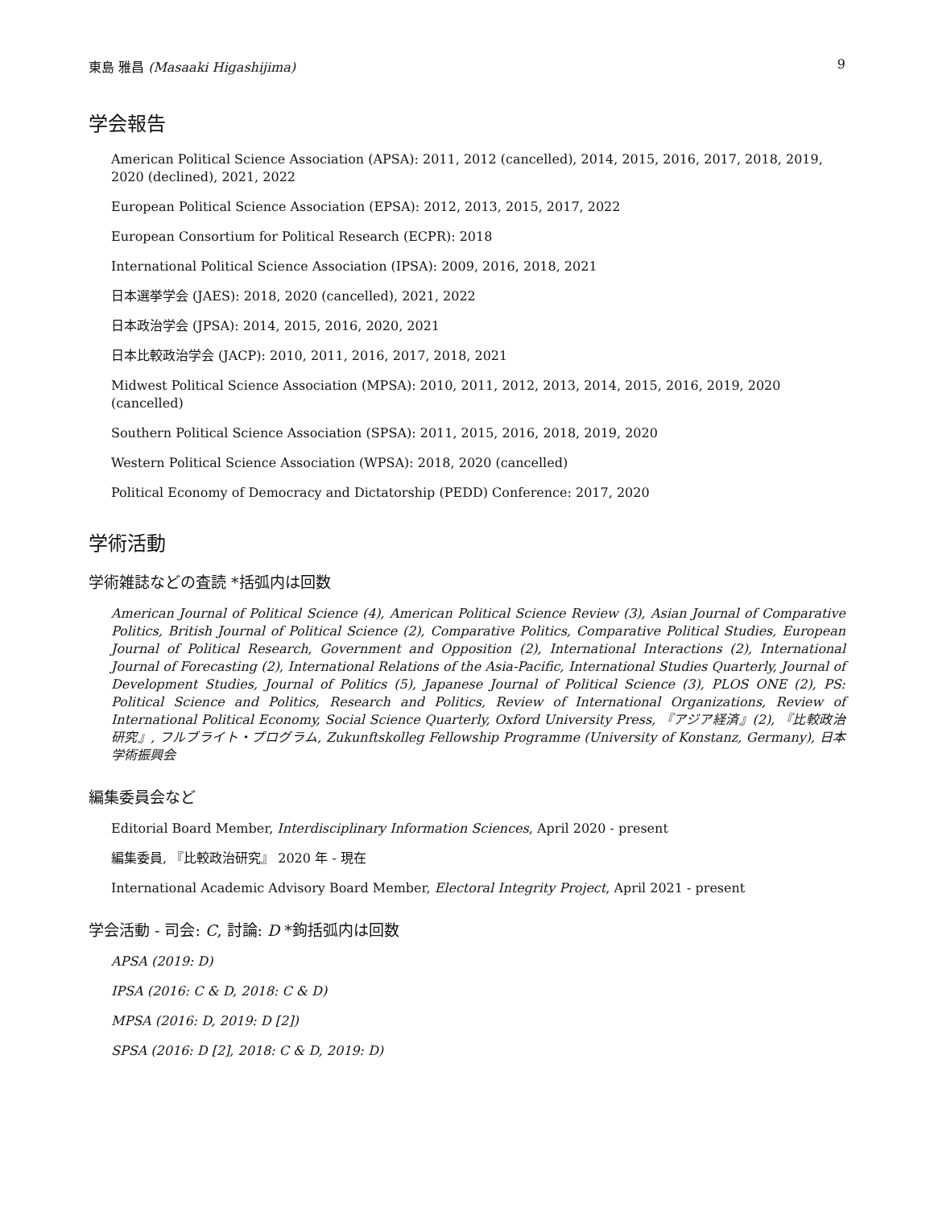東島 雅昌 (Masaaki Higashijima) 9
学会報告
American Political Science Association (APSA): 2011, 2012 (cancelled), 2014, 2015, 2016, 2017, 2018, 2019, 2020 (declined), 2021, 2022
European Political Science Association (EPSA): 2012, 2013, 2015, 2017, 2022
European Consortium for Political Research (ECPR): 2018
International Political Science Association (IPSA): 2009, 2016, 2018, 2021
日本選挙学会 (JAES): 2018, 2020 (cancelled), 2021, 2022
日本政治学会 (JPSA): 2014, 2015, 2016, 2020, 2021
日本比較政治学会 (JACP): 2010, 2011, 2016, 2017, 2018, 2021
Midwest Political Science Association (MPSA): 2010, 2011, 2012, 2013, 2014, 2015, 2016, 2019, 2020 (cancelled)
Southern Political Science Association (SPSA): 2011, 2015, 2016, 2018, 2019, 2020
Western Political Science Association (WPSA): 2018, 2020 (cancelled)
Political Economy of Democracy and Dictatorship (PEDD) Conference: 2017, 2020
学術活動
学術雑誌などの査読 *括弧内は回数
American Journal of Political Science (4), American Political Science Review (3), Asian Journal of Comparative Politics, British Journal of Political Science (2), Comparative Politics, Comparative Political Studies, European Journal of Political Research, Government and Opposition (2), International Interactions (2), International Journal of Forecasting (2), International Relations of the Asia-Pacific, International Studies Quarterly, Journal of Development Studies, Journal of Politics (5), Japanese Journal of Political Science (3), PLOS ONE (2), PS: Political Science and Politics, Research and Politics, Review of International Organizations, Review of International Political Economy, Social Science Quarterly, Oxford University Press, 『アジア経済』(2), 『比較政治研究』, フルブライト・プログラム, Zukunftskolleg Fellowship Programme (University of Konstanz, Germany), 日本学術振興会
編集委員会など
Editorial Board Member, Interdisciplinary Information Sciences, April 2020 - present
編集委員, 『比較政治研究』 2020 年 - 現在
International Academic Advisory Board Member, Electoral Integrity Project, April 2021 - present
学会活動 - 司会: C, 討論: D *鉤括弧内は回数
APSA (2019: D)
IPSA (2016: C & D, 2018: C & D)
MPSA (2016: D, 2019: D [2])
SPSA (2016: D [2], 2018: C & D, 2019: D)